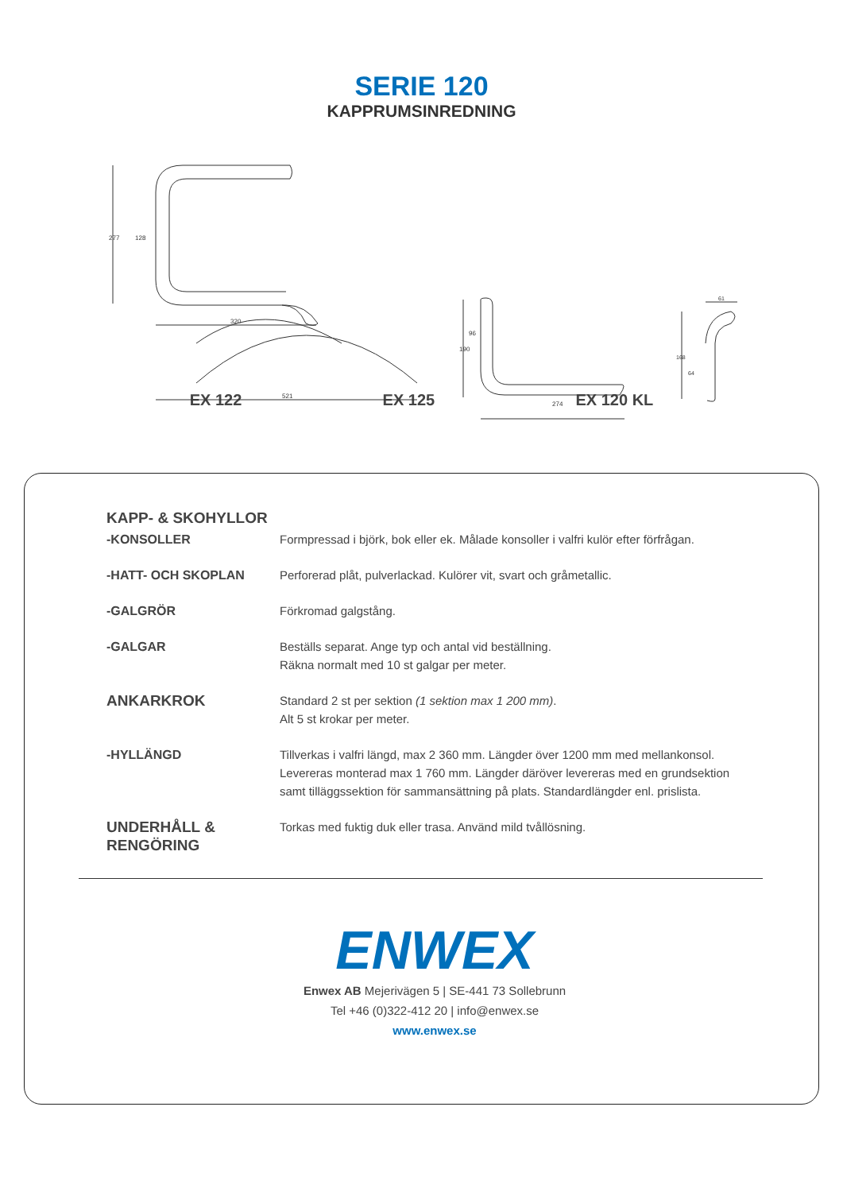SERIE 120
KAPPRUMSINREDNING
320
521
274
61
277
128
190
96
168
64
EX 122 EX 125 EX 120 KL
KAPP- & SKOHYLLOR
-KONSOLLER Formpressad i björk, bok eller ek. Målade konsoller i valfri kulör efter förfrågan.
-HATT- OCH SKOPLAN Perforerad plåt, pulverlackad. Kulörer vit, svart och gråmetallic.
-GALGRÖR Förkromad galgstång.
-GALGAR Beställs separat. Ange typ och antal vid beställning.
Räkna normalt med 10 st galgar per meter.
ANKARKROK
Standard 2 st per sektion (1 sektion max 1 200 mm).
Alt 5 st krokar per meter.
-HYLLÄNGD Tillverkas i valfri längd, max 2 360 mm. Längder över 1200 mm med mellankonsol.
Levereras monterad max 1 760 mm. Längder däröver levereras med en grundsektion
samt tilläggssektion för sammansättning på plats. Standardlängder enl. prislista.
UNDERHÅLL &
RENGÖRING
Torkas med fuktig duk eller trasa. Använd mild tvållösning.
ENWEX
Enwex AB Mejerivägen 5 | SE-441 73 Sollebrunn
Tel +46 (0)322-412 20 | info@enwex.se
www.enwex.se